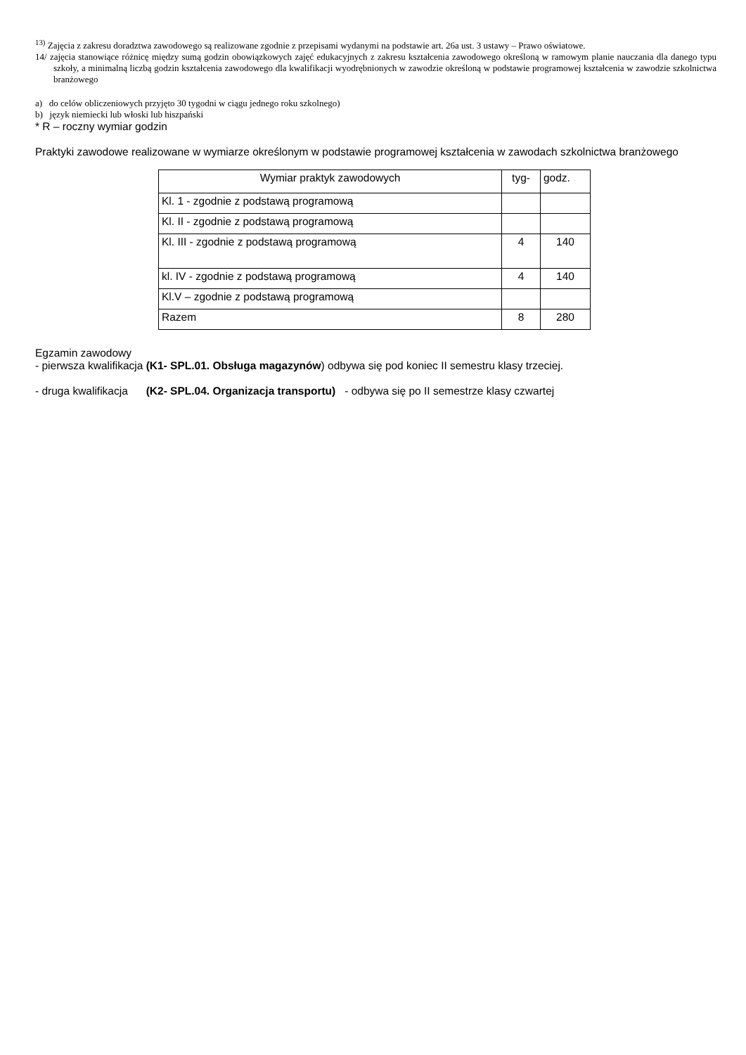<sup>13)</sup> Zajęcia z zakresu doradztwa zawodowego są realizowane zgodnie z przepisami wydanymi na podstawie art. 26a ust. 3 ustawy – Prawo oświatowe.
14/ zajęcia stanowiące różnicę między sumą godzin obowiązkowych zajęć edukacyjnych z zakresu kształcenia zawodowego określoną w ramowym planie nauczania dla danego typu szkoły, a minimalną liczbą godzin kształcenia zawodowego dla kwalifikacji wyodrębnionych w zawodzie określoną w podstawie programowej kształcenia w zawodzie szkolnictwa branżowego
a) do celów obliczeniowych przyjęto 30 tygodni w ciągu jednego roku szkolnego)
b) język niemiecki lub włoski lub hiszpański
* R – roczny wymiar godzin
Praktyki zawodowe realizowane w wymiarze określonym w podstawie programowej kształcenia w zawodach szkolnictwa branżowego
| Wymiar praktyk zawodowych | tyg- | godz. |
| Kl. 1 - zgodnie z podstawą programową | | |
| Kl. II - zgodnie z podstawą programową | | |
| Kl. III - zgodnie z podstawą programową | 4 | 140 |
| kl. IV - zgodnie z podstawą programową | 4 | 140 |
| Kl.V – zgodnie z podstawą programową | | |
| Razem | 8 | 280 |
Egzamin zawodowy
- pierwsza kwalifikacja (K1- SPL.01. Obsługa magazynów) odbywa się pod koniec II semestru klasy trzeciej.
- druga kwalifikacja (K2- SPL.04. Organizacja transportu) - odbywa się po II semestrze klasy czwartej